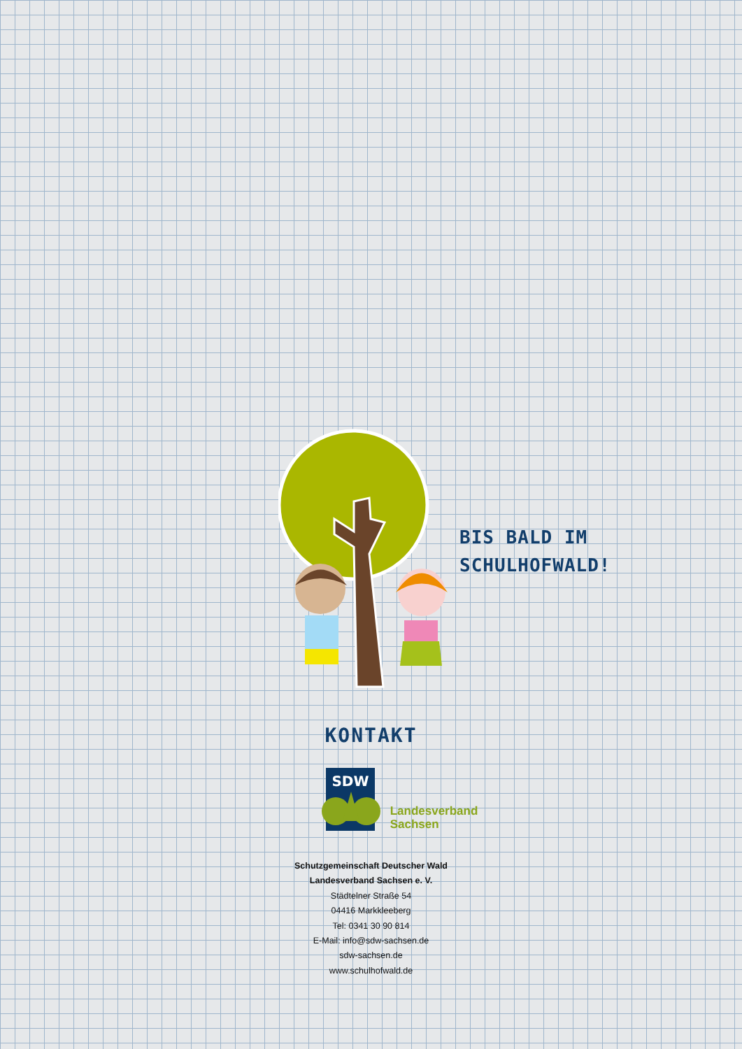BIS BALD IM
SCHULHOFWALD!
KONTAKT
SDW
Landesverband
Sachsen
Schutzgemeinschaft Deutscher Wald
Landesverband Sachsen e. V.
Städtelner Straße 54
04416 Markkleeberg
Tel: 0341 30 90 814
E-Mail: info@sdw-sachsen.de
sdw-sachsen.de
www.schulhofwald.de